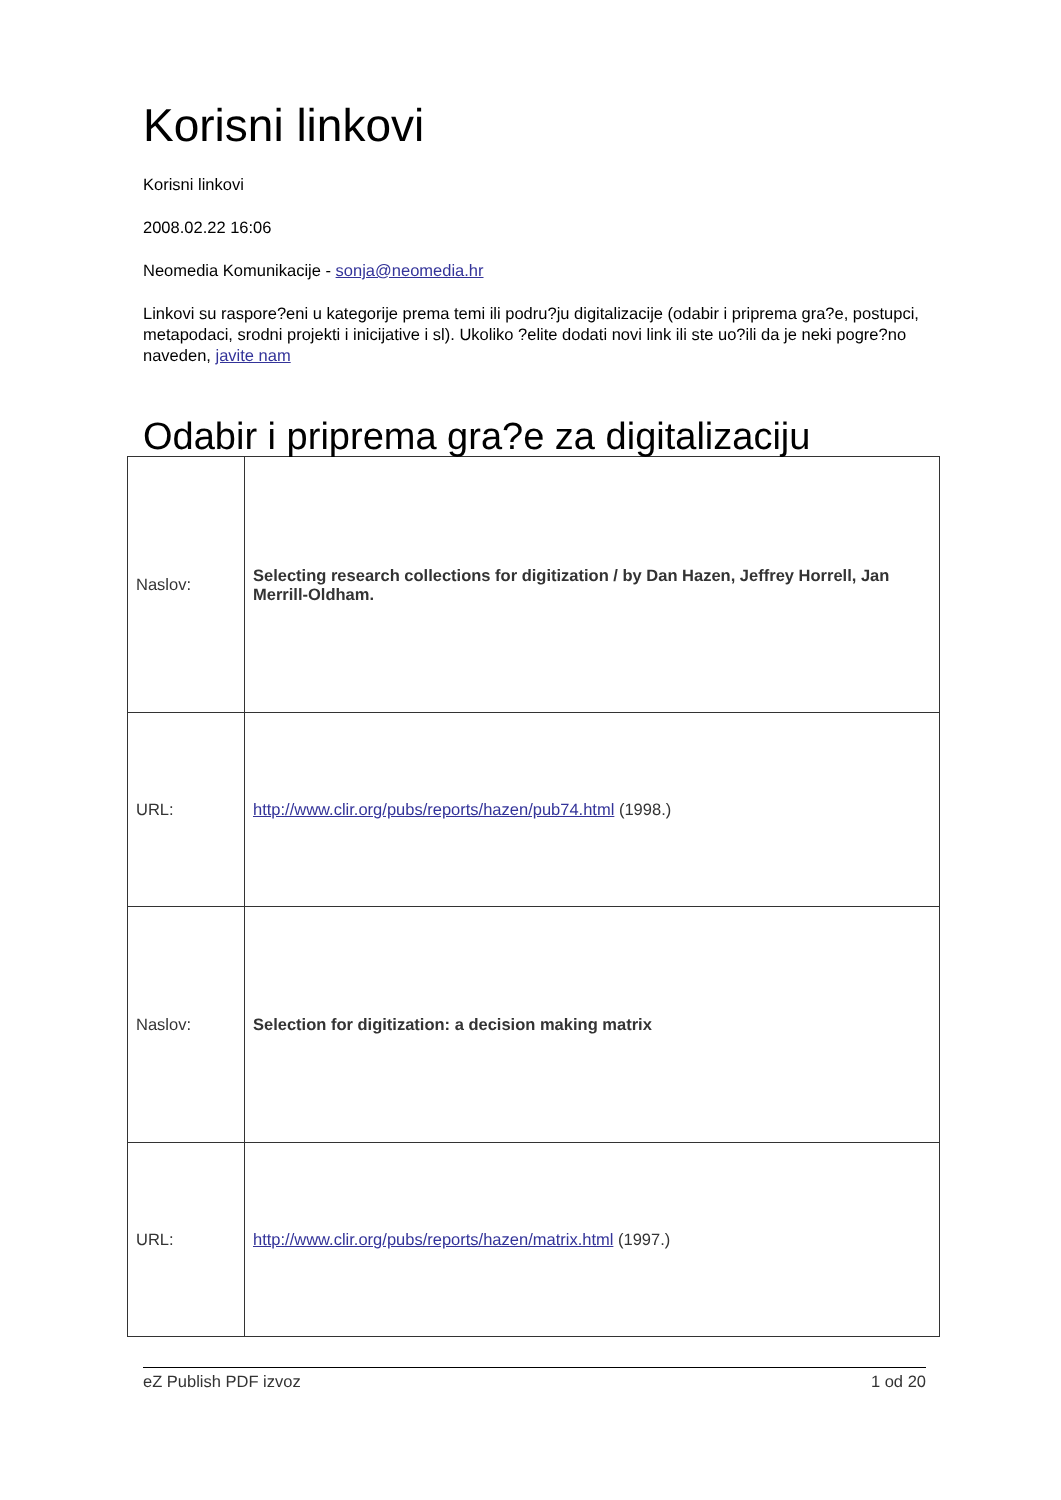Korisni linkovi
Korisni linkovi
2008.02.22 16:06
Neomedia Komunikacije - sonja@neomedia.hr
Linkovi su raspore?eni u kategorije prema temi ili podru?ju digitalizacije (odabir i priprema gra?e, postupci, metapodaci, srodni projekti i inicijative i sl). Ukoliko ?elite dodati novi link ili ste uo?ili da je neki pogre?no naveden, javite nam
Odabir i priprema gra?e za digitalizaciju
| Naslov: | Selecting research collections for digitization / by Dan Hazen, Jeffrey Horrell, Jan Merrill-Oldham. |
| URL: | http://www.clir.org/pubs/reports/hazen/pub74.html (1998.) |
| Naslov: | Selection for digitization: a decision making matrix |
| URL: | http://www.clir.org/pubs/reports/hazen/matrix.html (1997.) |
eZ Publish PDF izvoz 1 od 20